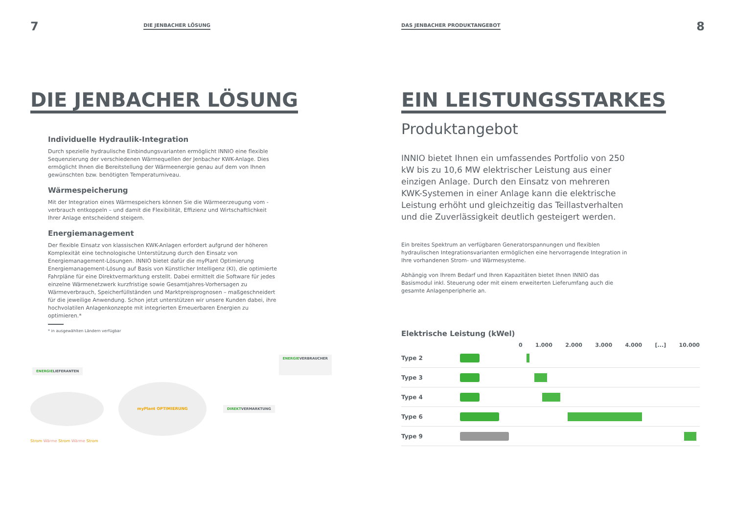7 DIE JENBACHER LÖSUNG
DIE JENBACHER LÖSUNG
Individuelle Hydraulik-Integration
Durch spezielle hydraulische Einbindungsvarianten ermöglicht INNIO eine flexible Sequenzierung der verschiedenen Wärmequellen der Jenbacher KWK-Anlage. Dies ermöglicht Ihnen die Bereitstellung der Wärmeenergie genau auf dem von Ihnen gewünschten bzw. benötigten Temperaturniveau.
Wärmespeicherung
Mit der Integration eines Wärmespeichers können Sie die Wärmeerzeugung vom -verbrauch entkoppeln – und damit die Flexibilität, Effizienz und Wirtschaftlichkeit Ihrer Anlage entscheidend steigern.
Energiemanagement
Der flexible Einsatz von klassischen KWK-Anlagen erfordert aufgrund der höheren Komplexität eine technologische Unterstützung durch den Einsatz von Energiemanagement-Lösungen. INNIO bietet dafür die myPlant Optimierung Energiemanagement-Lösung auf Basis von Künstlicher Intelligenz (KI), die optimierte Fahrpläne für eine Direktvermarktung erstellt. Dabei ermittelt die Software für jedes einzelne Wärmenetzwerk kurzfristige sowie Gesamtjahres-Vorhersagen zu Wärmeverbrauch, Speicherfüllständen und Marktpreisprognosen – maßgeschneidert für die jeweilige Anwendung. Schon jetzt unterstützen wir unsere Kunden dabei, ihre hochvolatilen Anlagenkonzepte mit integrierten Erneuerbaren Energien zu optimieren.*
* in ausgewählten Ländern verfügbar
ENERGIELIEFERANTEN ENERGIEVERBRAUCHER
myPlant OPTIMIERUNG
DIREKTVERMARKTUNG
Strom Wärme Strom Wärme Strom
DAS JENBACHER PRODUKTANGEBOT 8
EIN LEISTUNGSSTARKES
Produktangebot
INNIO bietet Ihnen ein umfassendes Portfolio von 250 kW bis zu 10,6 MW elektrischer Leistung aus einer einzigen Anlage. Durch den Einsatz von mehreren KWK-Systemen in einer Anlage kann die elektrische Leistung erhöht und gleichzeitig das Teillastverhalten und die Zuverlässigkeit deutlich gesteigert werden.
Ein breites Spektrum an verfügbaren Generatorspannungen und flexiblen hydraulischen Integrationsvarianten ermöglichen eine hervorragende Integration in Ihre vorhandenen Strom- und Wärmesysteme.
Abhängig von Ihrem Bedarf und Ihren Kapazitäten bietet Ihnen INNIO das Basismodul inkl. Steuerung oder mit einem erweiterten Lieferumfang auch die gesamte Anlagenperipherie an.
Elektrische Leistung (kWel)
| | | 0 1.000 2.000 3.000 4.000 [...] 10.000 |
| Type 2 | | |
| Type 3 | | |
| Type 4 | | |
| Type 6 | | |
| Type 9 | | |